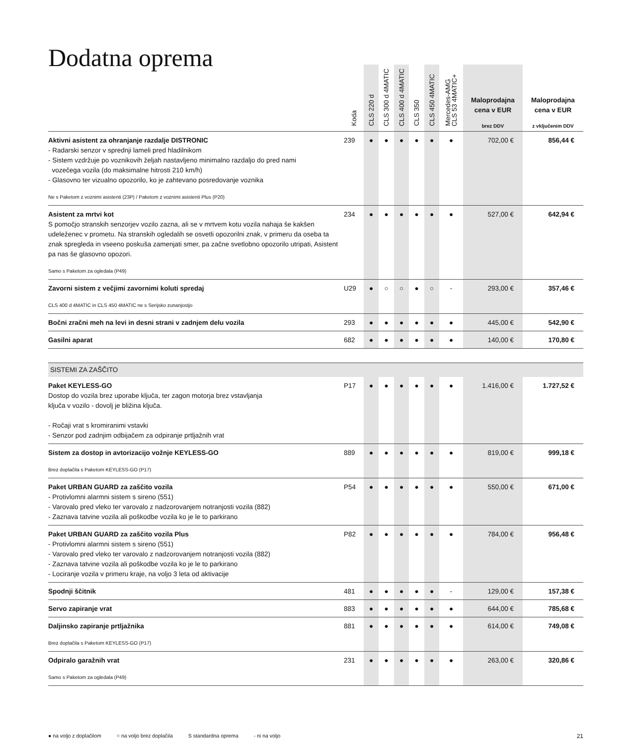Dodatna oprema
| | Koda | CLS 220 d | CLS 300 d 4MATIC | CLS 400 d 4MATIC | CLS 350 | CLS 450 4MATIC | Mercedes-AMG CLS 53 4MATIC+ | Maloprodajna cena v EUR brez DDV | Maloprodajna cena v EUR z vključenim DDV |
| --- | --- | --- | --- | --- | --- | --- | --- | --- | --- |
| Aktivni asistent za ohranjanje razdalje DISTRONIC - Radarski senzor v sprednji lameli pred hladilnikom - Sistem vzdržuje po voznikovih željah nastavljeno minimalno razdaljo do pred nami vozečega vozila (do maksimalne hitrosti 210 km/h) - Glasovno ter vizualno opozorilo, ko je zahtevano posredovanje voznika Ne s Paketom z voznimi asistenti (23P) / Paketom z voznimi asistenti Plus (P20) | 239 | ● | ● | ● | ● | ● | ● | 702,00 € | 856,44 € |
| Asistent za mrtvi kot S pomočjo stranskih senzorjev vozilo zazna, ali se v mrtvem kotu vozila nahaja še kakšen udeleženec v prometu. Na stranskih ogledalih se osvetli opozorilni znak, v primeru da oseba ta znak spregleda in vseeno poskuša zamenjati smer, pa začne svetlobno opozorilo utripati, Asistent pa nas še glasovno opozori. Samo s Paketom za ogledala (P49) | 234 | ● | ● | ● | ● | ● | ● | 527,00 € | 642,94 € |
| Zavorni sistem z večjimi zavornimi koluti spredaj CLS 400 d 4MATIC in CLS 450 4MATIC ne s Serijsko zunanjostjo | U29 | ● | ○ | ○ | ● | ○ | - | 293,00 € | 357,46 € |
| Bočni zračni meh na levi in desni strani v zadnjem delu vozila | 293 | ● | ● | ● | ● | ● | ● | 445,00 € | 542,90 € |
| Gasilni aparat | 682 | ● | ● | ● | ● | ● | ● | 140,00 € | 170,80 € |
| SISTEMI ZA ZAŠČITO | | | | | | | | | |
| Paket KEYLESS-GO Dostop do vozila brez uporabe ključa, ter zagon motorja brez vstavljanja ključa v vozilo - dovolj je bližina ključa. - Ročaji vrat s kromiranimi vstavki - Senzor pod zadnjim odbijačem za odpiranje prtljažnih vrat | P17 | ● | ● | ● | ● | ● | ● | 1.416,00 € | 1.727,52 € |
| Sistem za dostop in avtorizacijo vožnje KEYLESS-GO Brez doplačila s Paketom KEYLESS-GO (P17) | 889 | ● | ● | ● | ● | ● | ● | 819,00 € | 999,18 € |
| Paket URBAN GUARD za zaščito vozila - Protivlomni alarmni sistem s sireno (551) - Varovalo pred vleko ter varovalo z nadzorovanjem notranjosti vozila (882) - Zaznava tatvine vozila ali poškodbe vozila ko je le to parkirano | P54 | ● | ● | ● | ● | ● | ● | 550,00 € | 671,00 € |
| Paket URBAN GUARD za zaščito vozila Plus - Protivlomni alarmni sistem s sireno (551) - Varovalo pred vleko ter varovalo z nadzorovanjem notranjosti vozila (882) - Zaznava tatvine vozila ali poškodbe vozila ko je le to parkirano - Lociranje vozila v primeru kraje, na voljo 3 leta od aktivacije | P82 | ● | ● | ● | ● | ● | ● | 784,00 € | 956,48 € |
| Spodnji ščitnik | 481 | ● | ● | ● | ● | ● | - | 129,00 € | 157,38 € |
| Servo zapiranje vrat | 883 | ● | ● | ● | ● | ● | ● | 644,00 € | 785,68 € |
| Daljinsko zapiranje prtljažnika Brez doplačila s Paketom KEYLESS-GO (P17) | 881 | ● | ● | ● | ● | ● | ● | 614,00 € | 749,08 € |
| Odpiralo garažnih vrat Samo s Paketom za ogledala (P49) | 231 | ● | ● | ● | ● | ● | ● | 263,00 € | 320,86 € |
● na voljo z doplačilom ○ na voljo brez doplačila S standardna oprema - ni na voljo
21